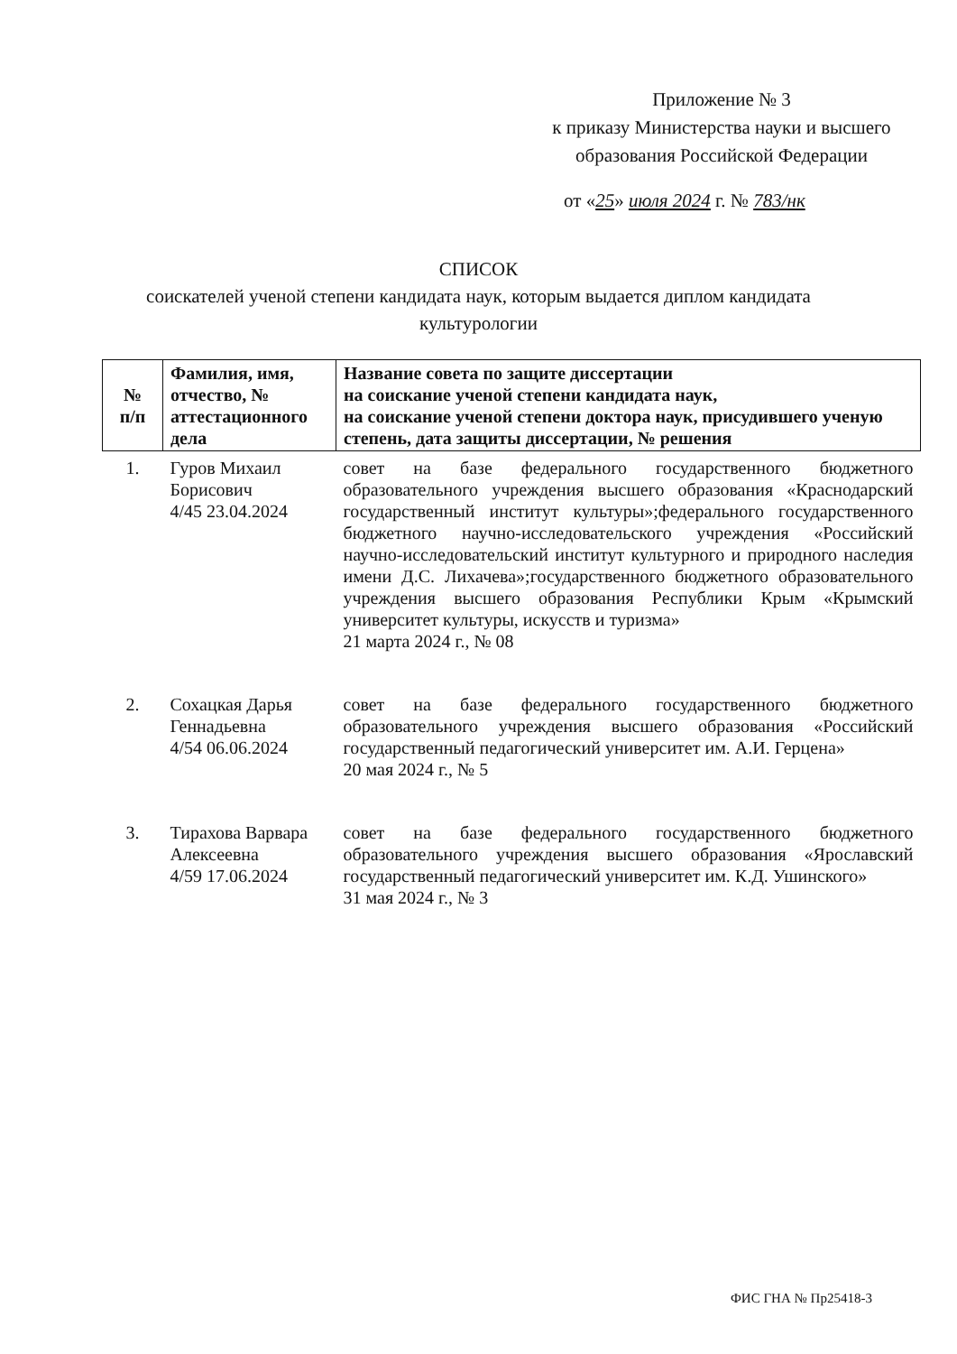Приложение № 3
к приказу Министерства науки и высшего образования Российской Федерации
от «25» июля 2024 г. № 783/нк
СПИСОК
соискателей ученой степени кандидата наук, которым выдается диплом кандидата культурологии
| № п/п | Фамилия, имя, отчество, № аттестационного дела | Название совета по защите диссертации на соискание ученой степени кандидата наук, на соискание ученой степени доктора наук, присудившего ученую степень, дата защиты диссертации, № решения |
| --- | --- | --- |
| 1. | Гуров Михаил Борисович 4/45 23.04.2024 | совет на базе федерального государственного бюджетного образовательного учреждения высшего образования «Краснодарский государственный институт культуры»;федерального государственного бюджетного научно-исследовательского учреждения «Российский научно-исследовательский институт культурного и природного наследия имени Д.С. Лихачева»;государственного бюджетного образовательного учреждения высшего образования Республики Крым «Крымский университет культуры, искусств и туризма» 21 марта 2024 г., № 08 |
| 2. | Сохацкая Дарья Геннадьевна 4/54 06.06.2024 | совет на базе федерального государственного бюджетного образовательного учреждения высшего образования «Российский государственный педагогический университет им. А.И. Герцена» 20 мая 2024 г., № 5 |
| 3. | Тирахова Варвара Алексеевна 4/59 17.06.2024 | совет на базе федерального государственного бюджетного образовательного учреждения высшего образования «Ярославский государственный педагогический университет им. К.Д. Ушинского» 31 мая 2024 г., № 3 |
ФИС ГНА № Пр25418-3